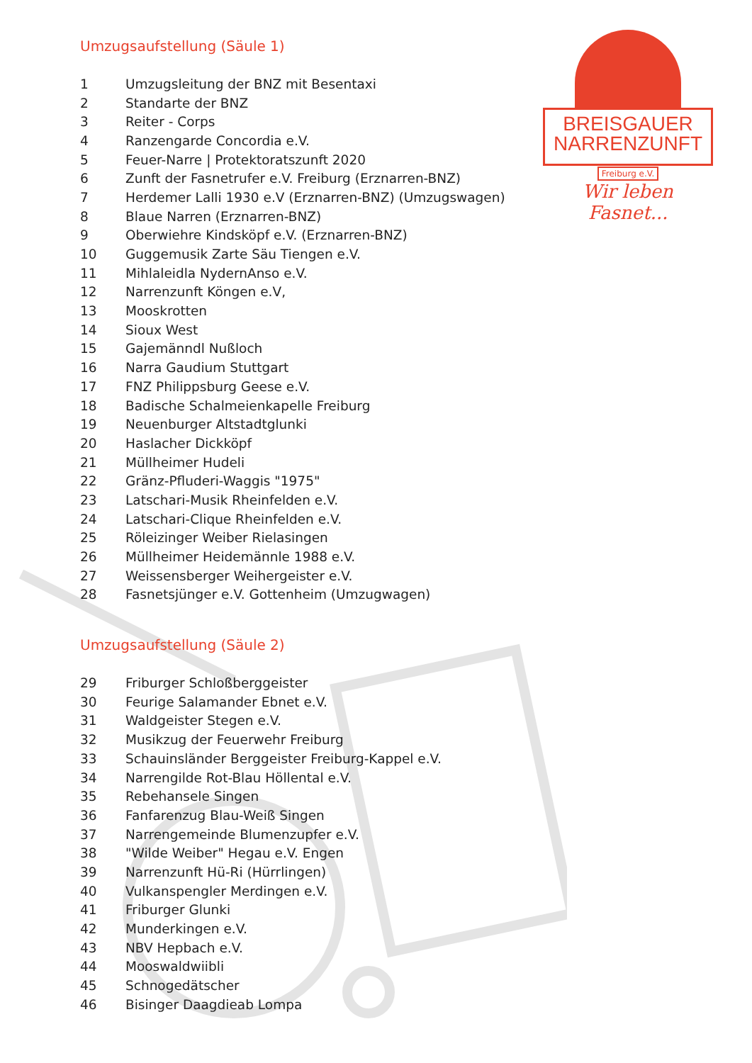BREISGAUER
NARRENZUNFT
Freiburg e.V.
Wir leben Fasnet...
Umzugsaufstellung (Säule 1)
| 1 | Umzugsleitung der BNZ mit Besentaxi |
| 2 | Standarte der BNZ |
| 3 | Reiter - Corps |
| 4 | Ranzengarde Concordia e.V. |
| 5 | Feuer-Narre / Protektoratszunft 2020 |
| 6 | Zunft der Fasnetrufer e.V. Freiburg (Erznarren-BNZ) |
| 7 | Herdemer Lalli 1930 e.V (Erznarren-BNZ) (Umzugswagen) |
| 8 | Blaue Narren (Erznarren-BNZ) |
| 9 | Oberwiehre Kindsköpf e.V. (Erznarren-BNZ) |
| 10 | Guggemusik Zarte Säu Tiengen e.V. |
| 11 | Mihlaleidla NydernAnso e.V. |
| 12 | Narrenzunft Köngen e.V, |
| 13 | Mooskrotten |
| 14 | Sioux West |
| 15 | Gajemänndl Nußloch |
| 16 | Narra Gaudium Stuttgart |
| 17 | FNZ Philippsburg Geese e.V. |
| 18 | Badische Schalmeienkapelle Freiburg |
| 19 | Neuenburger Altstadtglunki |
| 20 | Haslacher Dickköpf |
| 21 | Müllheimer Hudeli |
| 22 | Gränz-Pfluderi-Waggis "1975" |
| 23 | Latschari-Musik Rheinfelden e.V. |
| 24 | Latschari-Clique Rheinfelden e.V. |
| 25 | Röleizinger Weiber Rielasingen |
| 26 | Müllheimer Heidemännle 1988 e.V. |
| 27 | Weissensberger Weihergeister e.V. |
| 28 | Fasnetsjünger e.V. Gottenheim (Umzugwagen) |
Umzugsaufstellung (Säule 2)
| 29 | Friburger Schloßberggeister |
| 30 | Feurige Salamander Ebnet e.V. |
| 31 | Waldgeister Stegen e.V. |
| 32 | Musikzug der Feuerwehr Freiburg |
| 33 | Schauinsländer Berggeister Freiburg-Kappel e.V. |
| 34 | Narrengilde Rot-Blau Höllental e.V. |
| 35 | Rebehansele Singen |
| 36 | Fanfarenzug Blau-Weiß Singen |
| 37 | Narrengemeinde Blumenzupfer e.V. |
| 38 | "Wilde Weiber" Hegau e.V. Engen |
| 39 | Narrenzunft Hü-Ri (Hürrlingen) |
| 40 | Vulkanspengler Merdingen e.V. |
| 41 | Friburger Glunki |
| 42 | Munderkingen e.V. |
| 43 | NBV Hepbach e.V. |
| 44 | Mooswaldwiibli |
| 45 | Schnogedätscher |
| 46 | Bisinger Daagdieab Lompa |